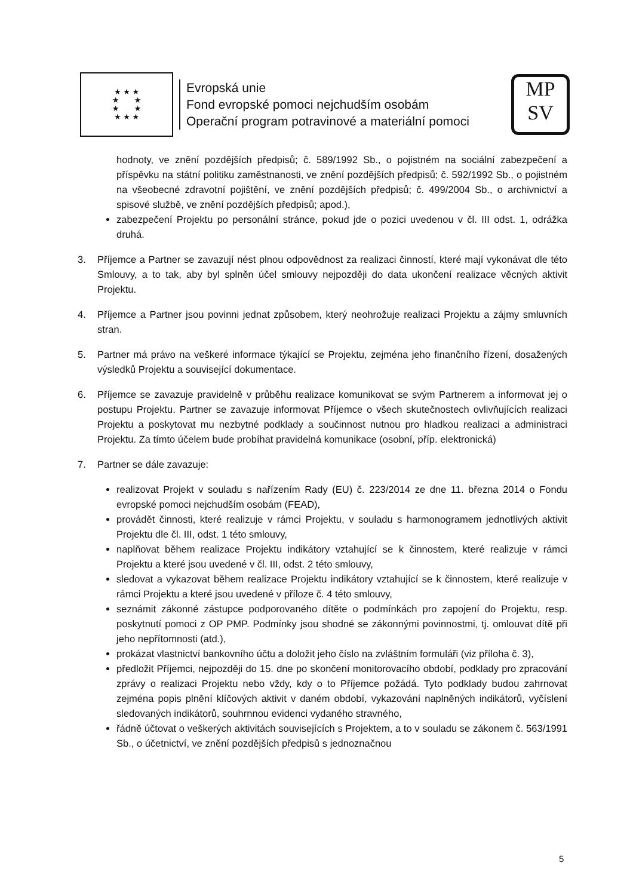★ ★ ★
★ ★
★ ★
★ ★ ★
Evropská unie
Fond evropské pomoci nejchudším osobám
Operační program potravinové a materiální pomoci
MP
SV
hodnoty, ve znění pozdějších předpisů; č. 589/1992 Sb., o pojistném na sociální zabezpečení a příspěvku na státní politiku zaměstnanosti, ve znění pozdějších předpisů; č. 592/1992 Sb., o pojistném na všeobecné zdravotní pojištění, ve znění pozdějších předpisů; č. 499/2004 Sb., o archivnictví a spisové službě, ve znění pozdějších předpisů; apod.),
zabezpečení Projektu po personální stránce, pokud jde o pozici uvedenou v čl. III odst. 1, odrážka druhá.
3. Příjemce a Partner se zavazují nést plnou odpovědnost za realizaci činností, které mají vykonávat dle této Smlouvy, a to tak, aby byl splněn účel smlouvy nejpozději do data ukončení realizace věcných aktivit Projektu.
4. Příjemce a Partner jsou povinni jednat způsobem, který neohrožuje realizaci Projektu a zájmy smluvních stran.
5. Partner má právo na veškeré informace týkající se Projektu, zejména jeho finančního řízení, dosažených výsledků Projektu a související dokumentace.
6. Příjemce se zavazuje pravidelně v průběhu realizace komunikovat se svým Partnerem a informovat jej o postupu Projektu. Partner se zavazuje informovat Příjemce o všech skutečnostech ovlivňujících realizaci Projektu a poskytovat mu nezbytné podklady a součinnost nutnou pro hladkou realizaci a administraci Projektu. Za tímto účelem bude probíhat pravidelná komunikace (osobní, příp. elektronická)
7. Partner se dále zavazuje:
realizovat Projekt v souladu s nařízením Rady (EU) č. 223/2014 ze dne 11. března 2014 o Fondu evropské pomoci nejchudším osobám (FEAD),
provádět činnosti, které realizuje v rámci Projektu, v souladu s harmonogramem jednotlivých aktivit Projektu dle čl. III, odst. 1 této smlouvy,
naplňovat během realizace Projektu indikátory vztahující se k činnostem, které realizuje v rámci Projektu a které jsou uvedené v čl. III, odst. 2 této smlouvy,
sledovat a vykazovat během realizace Projektu indikátory vztahující se k činnostem, které realizuje v rámci Projektu a které jsou uvedené v příloze č. 4 této smlouvy,
seznámit zákonné zástupce podporovaného dítěte o podmínkách pro zapojení do Projektu, resp. poskytnutí pomoci z OP PMP. Podmínky jsou shodné se zákonnými povinnostmi, tj. omlouvat dítě při jeho nepřítomnosti (atd.),
prokázat vlastnictví bankovního účtu a doložit jeho číslo na zvláštním formuláři (viz příloha č. 3),
předložit Příjemci, nejpozději do 15. dne po skončení monitorovacího období, podklady pro zpracování zprávy o realizaci Projektu nebo vždy, kdy o to Příjemce požádá. Tyto podklady budou zahrnovat zejména popis plnění klíčových aktivit v daném období, vykazování naplněných indikátorů, vyčíslení sledovaných indikátorů, souhrnnou evidenci vydaného stravného,
řádně účtovat o veškerých aktivitách souvisejících s Projektem, a to v souladu se zákonem č. 563/1991 Sb., o účetnictví, ve znění pozdějších předpisů s jednoznačnou
5